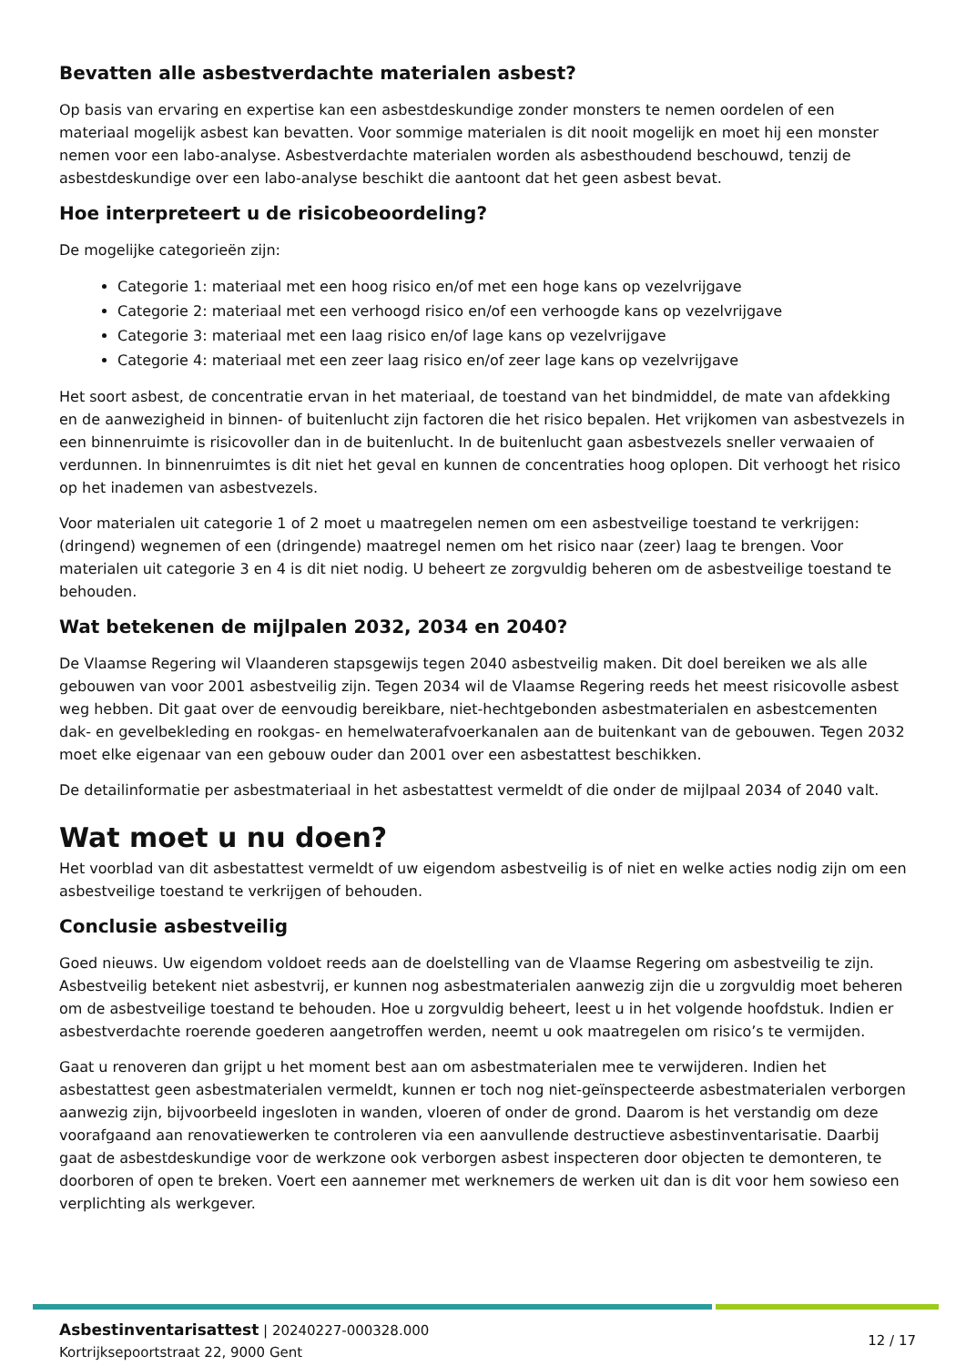Bevatten alle asbestverdachte materialen asbest?
Op basis van ervaring en expertise kan een asbestdeskundige zonder monsters te nemen oordelen of een materiaal mogelijk asbest kan bevatten. Voor sommige materialen is dit nooit mogelijk en moet hij een monster nemen voor een labo-analyse. Asbestverdachte materialen worden als asbesthoudend beschouwd, tenzij de asbestdeskundige over een labo-analyse beschikt die aantoont dat het geen asbest bevat.
Hoe interpreteert u de risicobeoordeling?
De mogelijke categorieën zijn:
Categorie 1: materiaal met een hoog risico en/of met een hoge kans op vezelvrijgave
Categorie 2: materiaal met een verhoogd risico en/of een verhoogde kans op vezelvrijgave
Categorie 3: materiaal met een laag risico en/of lage kans op vezelvrijgave
Categorie 4: materiaal met een zeer laag risico en/of zeer lage kans op vezelvrijgave
Het soort asbest, de concentratie ervan in het materiaal, de toestand van het bindmiddel, de mate van afdekking en de aanwezigheid in binnen- of buitenlucht zijn factoren die het risico bepalen. Het vrijkomen van asbestvezels in een binnenruimte is risicovoller dan in de buitenlucht. In de buitenlucht gaan asbestvezels sneller verwaaien of verdunnen. In binnenruimtes is dit niet het geval en kunnen de concentraties hoog oplopen. Dit verhoogt het risico op het inademen van asbestvezels.
Voor materialen uit categorie 1 of 2 moet u maatregelen nemen om een asbestveilige toestand te verkrijgen: (dringend) wegnemen of een (dringende) maatregel nemen om het risico naar (zeer) laag te brengen. Voor materialen uit categorie 3 en 4 is dit niet nodig. U beheert ze zorgvuldig beheren om de asbestveilige toestand te behouden.
Wat betekenen de mijlpalen 2032, 2034 en 2040?
De Vlaamse Regering wil Vlaanderen stapsgewijs tegen 2040 asbestveilig maken. Dit doel bereiken we als alle gebouwen van voor 2001 asbestveilig zijn. Tegen 2034 wil de Vlaamse Regering reeds het meest risicovolle asbest weg hebben. Dit gaat over de eenvoudig bereikbare, niet-hechtgebonden asbestmaterialen en asbestcementen dak- en gevelbekleding en rookgas- en hemelwaterafvoerkanalen aan de buitenkant van de gebouwen. Tegen 2032 moet elke eigenaar van een gebouw ouder dan 2001 over een asbestattest beschikken.
De detailinformatie per asbestmateriaal in het asbestattest vermeldt of die onder de mijlpaal 2034 of 2040 valt.
Wat moet u nu doen?
Het voorblad van dit asbestattest vermeldt of uw eigendom asbestveilig is of niet en welke acties nodig zijn om een asbestveilige toestand te verkrijgen of behouden.
Conclusie asbestveilig
Goed nieuws. Uw eigendom voldoet reeds aan de doelstelling van de Vlaamse Regering om asbestveilig te zijn. Asbestveilig betekent niet asbestvrij, er kunnen nog asbestmaterialen aanwezig zijn die u zorgvuldig moet beheren om de asbestveilige toestand te behouden. Hoe u zorgvuldig beheert, leest u in het volgende hoofdstuk. Indien er asbestverdachte roerende goederen aangetroffen werden, neemt u ook maatregelen om risico’s te vermijden.
Gaat u renoveren dan grijpt u het moment best aan om asbestmaterialen mee te verwijderen. Indien het asbestattest geen asbestmaterialen vermeldt, kunnen er toch nog niet-geïnspecteerde asbestmaterialen verborgen aanwezig zijn, bijvoorbeeld ingesloten in wanden, vloeren of onder de grond. Daarom is het verstandig om deze voorafgaand aan renovatiewerken te controleren via een aanvullende destructieve asbestinventarisatie. Daarbij gaat de asbestdeskundige voor de werkzone ook verborgen asbest inspecteren door objecten te demonteren, te doorboren of open te breken. Voert een aannemer met werknemers de werken uit dan is dit voor hem sowieso een verplichting als werkgever.
Asbestinventarisattest | 20240227-000328.000
Kortrijksepoortstraat 22, 9000 Gent
12 / 17